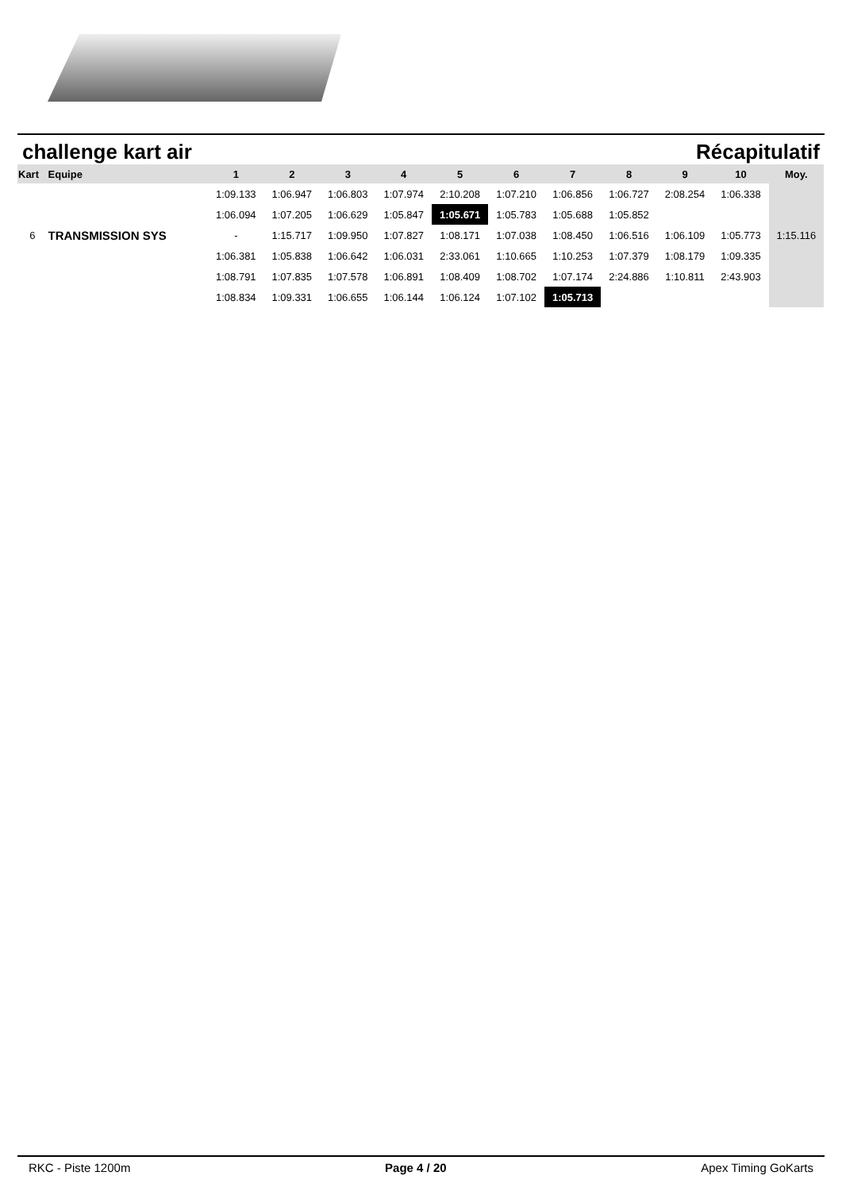challenge kart air Récapitulatif
| Kart | Equipe | 1 | 2 | 3 | 4 | 5 | 6 | 7 | 8 | 9 | 10 | Moy. |
| --- | --- | --- | --- | --- | --- | --- | --- | --- | --- | --- | --- | --- |
| | | 1:09.133 | 1:06.947 | 1:06.803 | 1:07.974 | 2:10.208 | 1:07.210 | 1:06.856 | 1:06.727 | 2:08.254 | 1:06.338 | |
| | | 1:06.094 | 1:07.205 | 1:06.629 | 1:05.847 | 1:05.671 | 1:05.783 | 1:05.688 | 1:05.852 | | | |
| 6 | TRANSMISSION SYS | - | 1:15.717 | 1:09.950 | 1:07.827 | 1:08.171 | 1:07.038 | 1:08.450 | 1:06.516 | 1:06.109 | 1:05.773 | 1:15.116 |
| | | 1:06.381 | 1:05.838 | 1:06.642 | 1:06.031 | 2:33.061 | 1:10.665 | 1:10.253 | 1:07.379 | 1:08.179 | 1:09.335 | |
| | | 1:08.791 | 1:07.835 | 1:07.578 | 1:06.891 | 1:08.409 | 1:08.702 | 1:07.174 | 2:24.886 | 1:10.811 | 2:43.903 | |
| | | 1:08.834 | 1:09.331 | 1:06.655 | 1:06.144 | 1:06.124 | 1:07.102 | 1:05.713 | | | | |
RKC - Piste 1200m Page 4 / 20 Apex Timing GoKarts